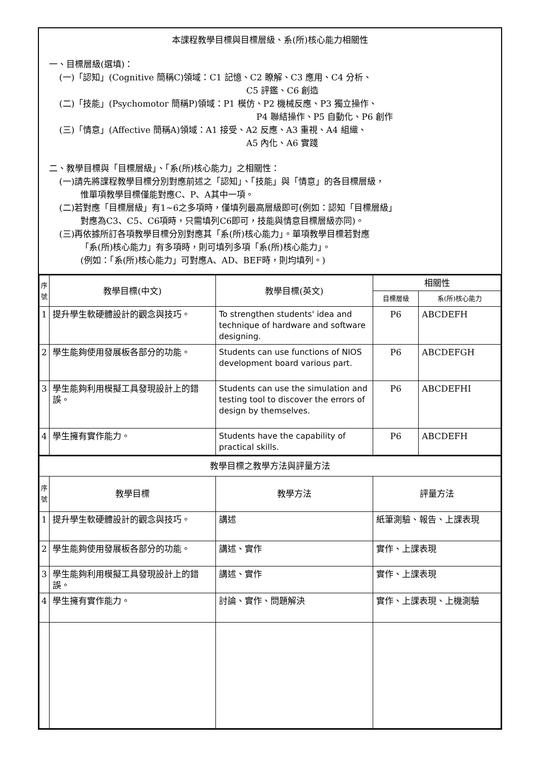本課程教學目標與目標層級、系(所)核心能力相關性
一、目標層級(選填)：
(一)「認知」(Cognitive 簡稱C)領域：C1 記憶、C2 瞭解、C3 應用、C4 分析、
C5 評鑑、C6 創造
(二)「技能」(Psychomotor 簡稱P)領域：P1 模仿、P2 機械反應、P3 獨立操作、
P4 聯結操作、P5 自動化、P6 創作
(三)「情意」(Affective 簡稱A)領域：A1 接受、A2 反應、A3 重視、A4 組織、
A5 內化、A6 實踐
二、教學目標與「目標層級」、「系(所)核心能力」之相關性：
(一)請先將課程教學目標分別對應前述之「認知」、「技能」與「情意」的各目標層級，
惟單項教學目標僅能對應C、P、A其中一項。
(二)若對應「目標層級」有1~6之多項時，僅填列最高層級即可(例如：認知「目標層級」
對應為C3、C5、C6項時，只需填列C6即可，技能與情意目標層級亦同)。
(三)再依據所訂各項教學目標分別對應其「系(所)核心能力」。單項教學目標若對應
「系(所)核心能力」有多項時，則可填列多項「系(所)核心能力」。
(例如：「系(所)核心能力」可對應A、AD、BEF時，則均填列。)
| 序 號 | 教學目標(中文) | 教學目標(英文) | 相關性 | |
| --- | --- | --- | --- | --- |
| | | | 目標層級 | 系(所)核心能力 |
| 1 | 提升學生軟硬體設計的觀念與技巧。 | To strengthen students' idea and technique of hardware and software designing. | P6 | ABCDEFH |
| 2 | 學生能夠使用發展板各部分的功能。 | Students can use functions of NIOS development board various part. | P6 | ABCDEFGH |
| 3 | 學生能夠利用模擬工具發現設計上的錯誤。 | Students can use the simulation and testing tool to discover the errors of design by themselves. | P6 | ABCDEFHI |
| 4 | 學生擁有實作能力。 | Students have the capability of practical skills. | P6 | ABCDEFH |
| 教學目標之教學方法與評量方法 | | | |
| --- | --- | --- | --- |
| 序 號 | 教學目標 | 教學方法 | 評量方法 |
| 1 | 提升學生軟硬體設計的觀念與技巧。 | 講述 | 紙筆測驗、報告、上課表現 |
| 2 | 學生能夠使用發展板各部分的功能。 | 講述、實作 | 實作、上課表現 |
| 3 | 學生能夠利用模擬工具發現設計上的錯誤。 | 講述、實作 | 實作、上課表現 |
| 4 | 學生擁有實作能力。 | 討論、實作、問題解決 | 實作、上課表現、上機測驗 |